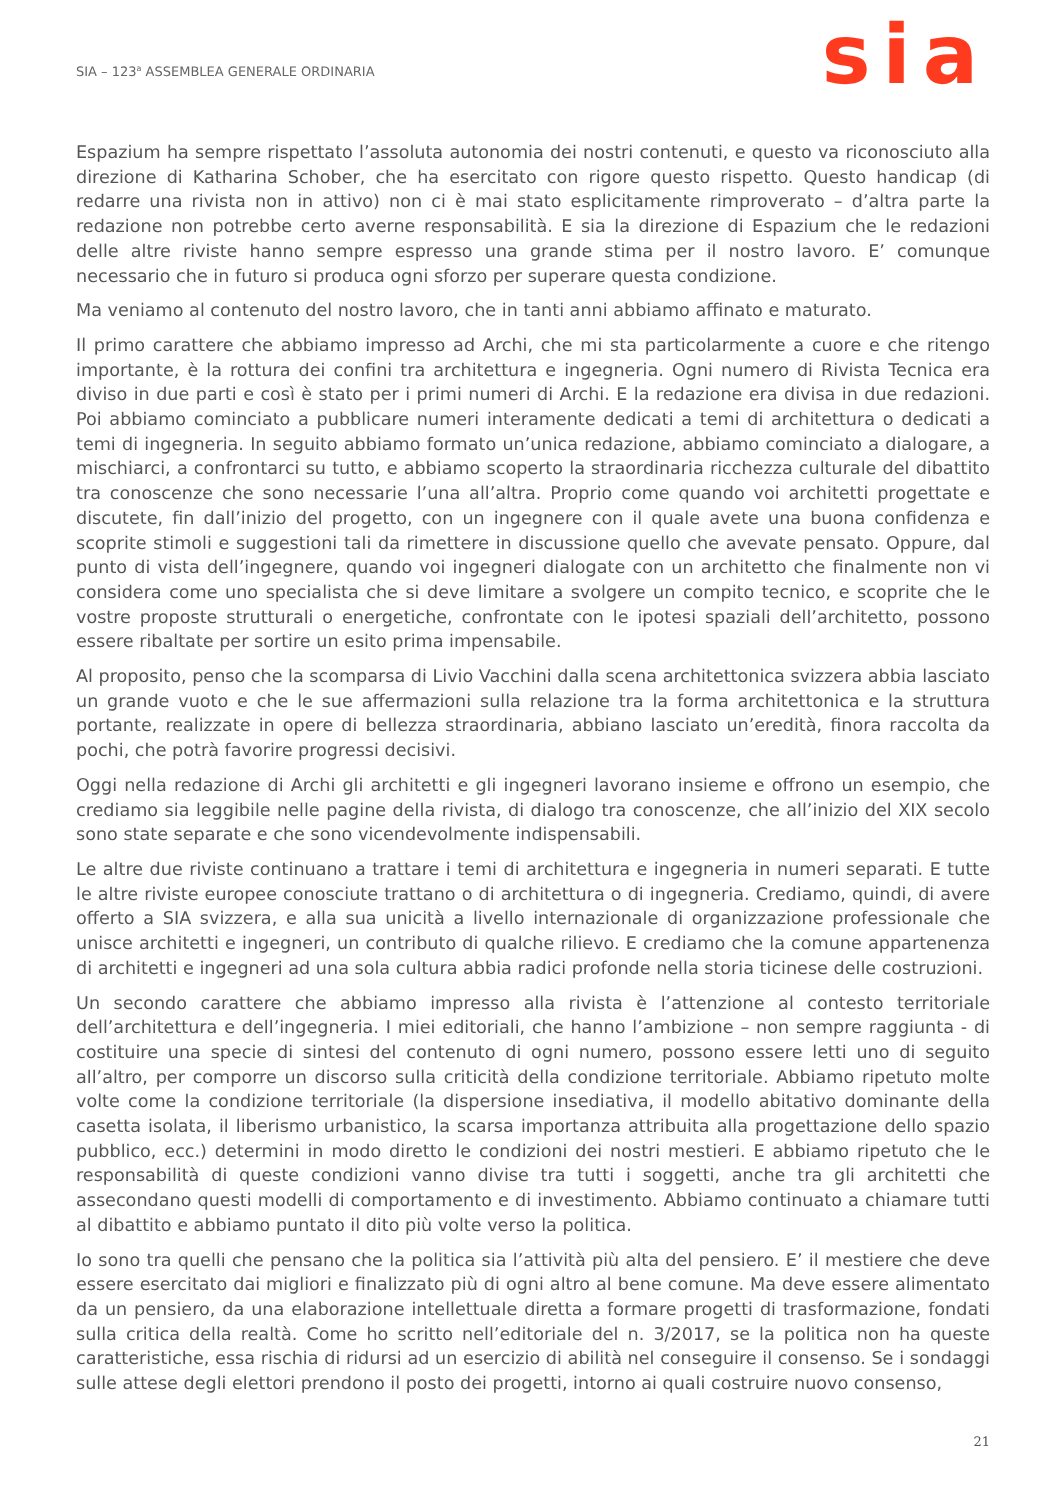SIA – 123<sup>a</sup> ASSEMBLEA GENERALE ORDINARIA
sia
Espazium ha sempre rispettato l’assoluta autonomia dei nostri contenuti, e questo va riconosciuto alla direzione di Katharina Schober, che ha esercitato con rigore questo rispetto. Questo handicap (di redarre una rivista non in attivo) non ci è mai stato esplicitamente rimproverato – d’altra parte la redazione non potrebbe certo averne responsabilità. E sia la direzione di Espazium che le redazioni delle altre riviste hanno sempre espresso una grande stima per il nostro lavoro. E’ comunque necessario che in futuro si produca ogni sforzo per superare questa condizione.
Ma veniamo al contenuto del nostro lavoro, che in tanti anni abbiamo affinato e maturato.
Il primo carattere che abbiamo impresso ad Archi, che mi sta particolarmente a cuore e che ritengo importante, è la rottura dei confini tra architettura e ingegneria. Ogni numero di Rivista Tecnica era diviso in due parti e così è stato per i primi numeri di Archi. E la redazione era divisa in due redazioni. Poi abbiamo cominciato a pubblicare numeri interamente dedicati a temi di architettura o dedicati a temi di ingegneria. In seguito abbiamo formato un’unica redazione, abbiamo cominciato a dialogare, a mischiarci, a confrontarci su tutto, e abbiamo scoperto la straordinaria ricchezza culturale del dibattito tra conoscenze che sono necessarie l’una all’altra. Proprio come quando voi architetti progettate e discutete, fin dall’inizio del progetto, con un ingegnere con il quale avete una buona confidenza e scoprite stimoli e suggestioni tali da rimettere in discussione quello che avevate pensato. Oppure, dal punto di vista dell’ingegnere, quando voi ingegneri dialogate con un architetto che finalmente non vi considera come uno specialista che si deve limitare a svolgere un compito tecnico, e scoprite che le vostre proposte strutturali o energetiche, confrontate con le ipotesi spaziali dell’architetto, possono essere ribaltate per sortire un esito prima impensabile.
Al proposito, penso che la scomparsa di Livio Vacchini dalla scena architettonica svizzera abbia lasciato un grande vuoto e che le sue affermazioni sulla relazione tra la forma architettonica e la struttura portante, realizzate in opere di bellezza straordinaria, abbiano lasciato un’eredità, finora raccolta da pochi, che potrà favorire progressi decisivi.
Oggi nella redazione di Archi gli architetti e gli ingegneri lavorano insieme e offrono un esempio, che crediamo sia leggibile nelle pagine della rivista, di dialogo tra conoscenze, che all’inizio del XIX secolo sono state separate e che sono vicendevolmente indispensabili.
Le altre due riviste continuano a trattare i temi di architettura e ingegneria in numeri separati. E tutte le altre riviste europee conosciute trattano o di architettura o di ingegneria. Crediamo, quindi, di avere offerto a SIA svizzera, e alla sua unicità a livello internazionale di organizzazione professionale che unisce architetti e ingegneri, un contributo di qualche rilievo. E crediamo che la comune appartenenza di architetti e ingegneri ad una sola cultura abbia radici profonde nella storia ticinese delle costruzioni.
Un secondo carattere che abbiamo impresso alla rivista è l’attenzione al contesto territoriale dell’architettura e dell’ingegneria. I miei editoriali, che hanno l’ambizione – non sempre raggiunta - di costituire una specie di sintesi del contenuto di ogni numero, possono essere letti uno di seguito all’altro, per comporre un discorso sulla criticità della condizione territoriale. Abbiamo ripetuto molte volte come la condizione territoriale (la dispersione insediativa, il modello abitativo dominante della casetta isolata, il liberismo urbanistico, la scarsa importanza attribuita alla progettazione dello spazio pubblico, ecc.) determini in modo diretto le condizioni dei nostri mestieri. E abbiamo ripetuto che le responsabilità di queste condizioni vanno divise tra tutti i soggetti, anche tra gli architetti che assecondano questi modelli di comportamento e di investimento. Abbiamo continuato a chiamare tutti al dibattito e abbiamo puntato il dito più volte verso la politica.
Io sono tra quelli che pensano che la politica sia l’attività più alta del pensiero. E’ il mestiere che deve essere esercitato dai migliori e finalizzato più di ogni altro al bene comune. Ma deve essere alimentato da un pensiero, da una elaborazione intellettuale diretta a formare progetti di trasformazione, fondati sulla critica della realtà. Come ho scritto nell’editoriale del n. 3/2017, se la politica non ha queste caratteristiche, essa rischia di ridursi ad un esercizio di abilità nel conseguire il consenso. Se i sondaggi sulle attese degli elettori prendono il posto dei progetti, intorno ai quali costruire nuovo consenso,
21